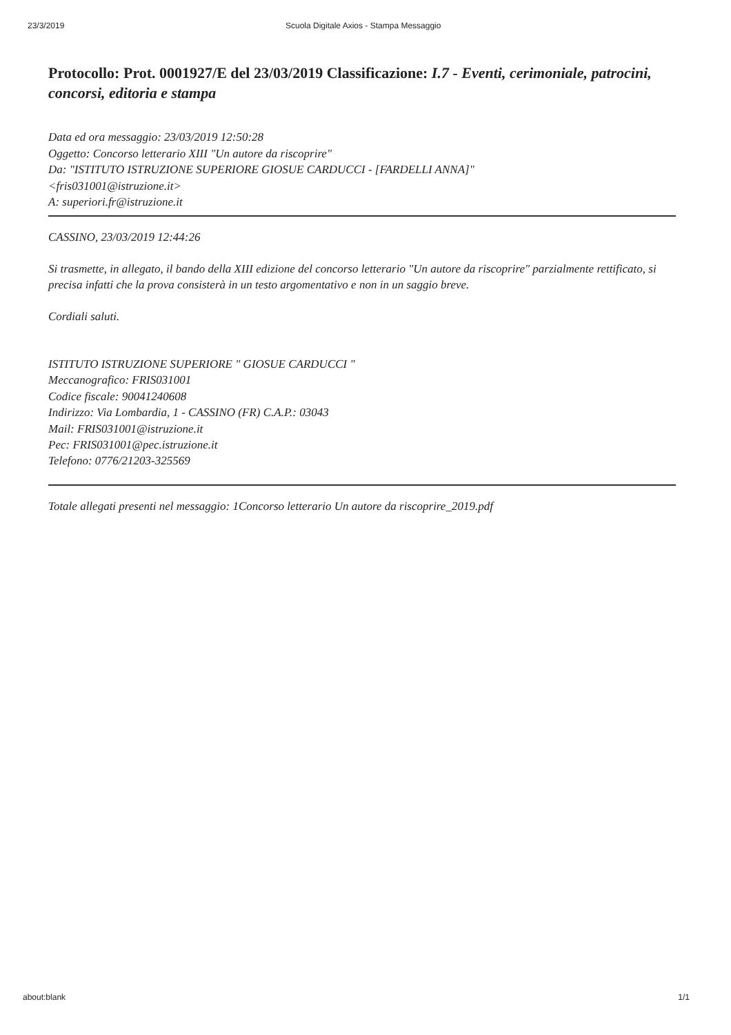23/3/2019 Scuola Digitale Axios - Stampa Messaggio
Protocollo: Prot. 0001927/E del 23/03/2019 Classificazione: I.7 - Eventi, cerimoniale, patrocini, concorsi, editoria e stampa
Data ed ora messaggio: 23/03/2019 12:50:28
Oggetto: Concorso letterario XIII "Un autore da riscoprire"
Da: "ISTITUTO ISTRUZIONE SUPERIORE GIOSUE CARDUCCI - [FARDELLI ANNA]"
<fris031001@istruzione.it>
A: superiori.fr@istruzione.it
CASSINO, 23/03/2019 12:44:26
Si trasmette, in allegato, il bando della XIII edizione del concorso letterario "Un autore da riscoprire" parzialmente rettificato, si precisa infatti che la prova consisterà in un testo argomentativo e non in un saggio breve.
Cordiali saluti.
ISTITUTO ISTRUZIONE SUPERIORE " GIOSUE CARDUCCI "
Meccanografico: FRIS031001
Codice fiscale: 90041240608
Indirizzo: Via Lombardia, 1 - CASSINO (FR) C.A.P.: 03043
Mail: FRIS031001@istruzione.it
Pec: FRIS031001@pec.istruzione.it
Telefono: 0776/21203-325569
Totale allegati presenti nel messaggio: 1Concorso letterario Un autore da riscoprire_2019.pdf
about:blank 1/1